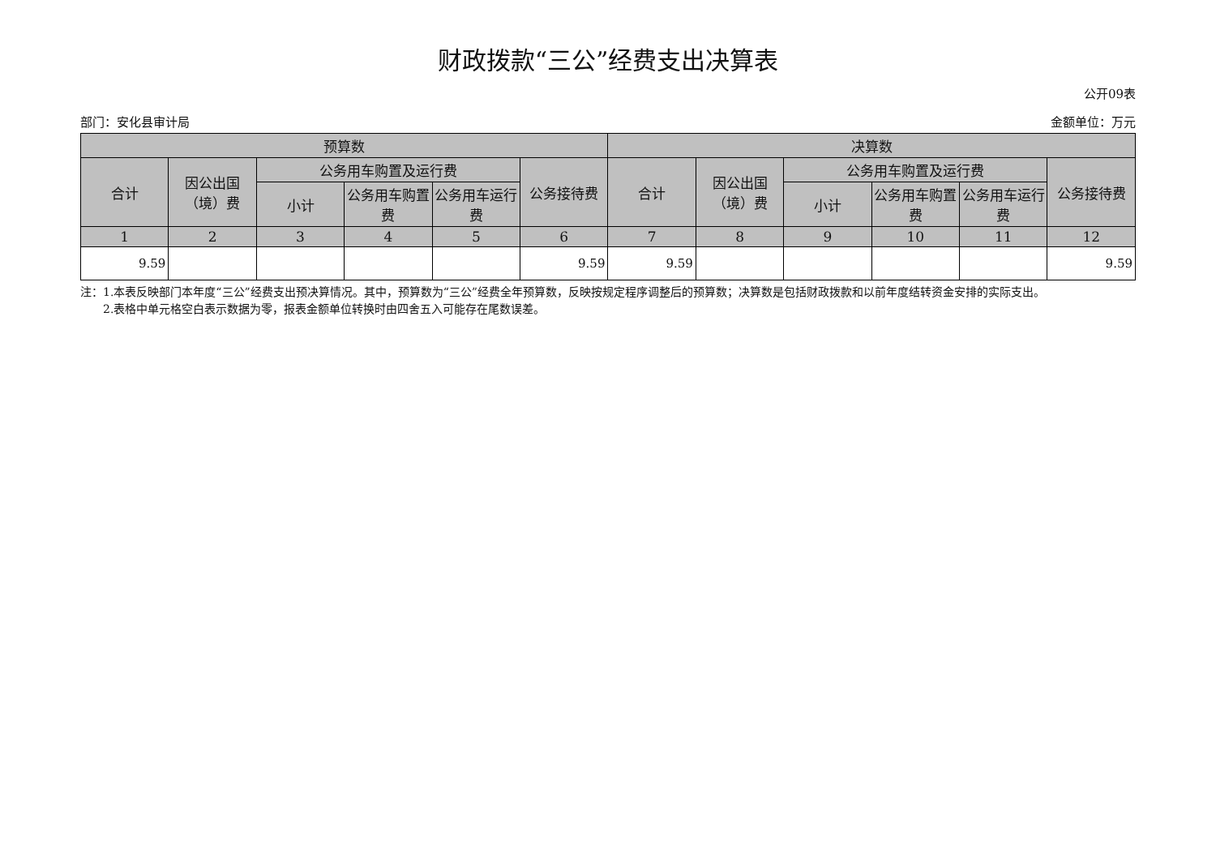财政拨款“三公”经费支出决算表
公开09表
部门：安化县审计局 金额单位：万元
| 预算数 | | | | | | 决算数 | | | | | |
| --- | --- | --- | --- | --- | --- | --- | --- | --- | --- | --- | --- |
| 合计 | 因公出国（境）费 | 公务用车购置及运行费 | | | 公务接待费 | 合计 | 因公出国（境）费 | 公务用车购置及运行费 | | | 公务接待费 |
| | | 小计 | 公务用车购置费 | 公务用车运行费 | | | | 小计 | 公务用车购置费 | 公务用车运行费 | |
| 1 | 2 | 3 | 4 | 5 | 6 | 7 | 8 | 9 | 10 | 11 | 12 |
| 9.59 | | | | | 9.59 | 9.59 | | | | | 9.59 |
注：1.本表反映部门本年度“三公”经费支出预决算情况。其中，预算数为“三公”经费全年预算数，反映按规定程序调整后的预算数；决算数是包括财政拨款和以前年度结转资金安排的实际支出。
  2.表格中单元格空白表示数据为零，报表金额单位转换时由四舍五入可能存在尾数误差。